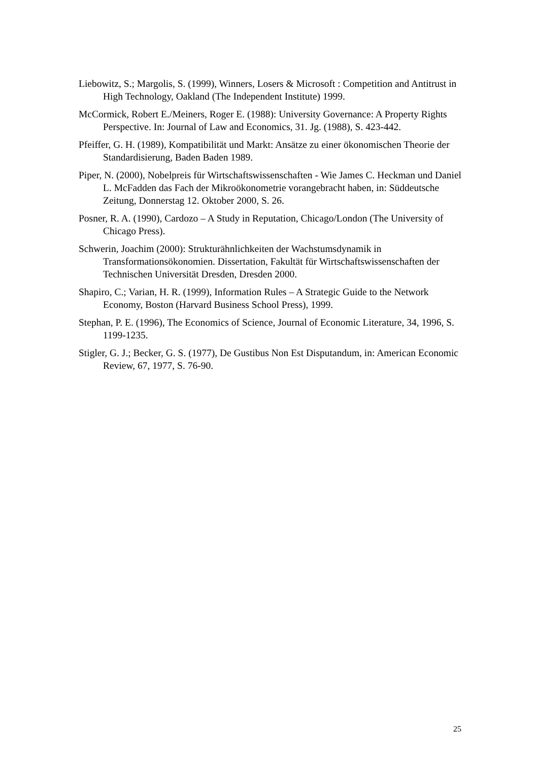Liebowitz, S.; Margolis, S. (1999), Winners, Losers & Microsoft : Competition and Antitrust in High Technology, Oakland (The Independent Institute) 1999.
McCormick, Robert E./Meiners, Roger E. (1988): University Governance: A Property Rights Perspective. In: Journal of Law and Economics, 31. Jg. (1988), S. 423-442.
Pfeiffer, G. H. (1989), Kompatibilität und Markt: Ansätze zu einer ökonomischen Theorie der Standardisierung, Baden Baden 1989.
Piper, N. (2000), Nobelpreis für Wirtschaftswissenschaften - Wie James C. Heckman und Daniel L. McFadden das Fach der Mikroökonometrie vorangebracht haben, in: Süddeutsche Zeitung, Donnerstag 12. Oktober 2000, S. 26.
Posner, R. A. (1990), Cardozo – A Study in Reputation, Chicago/London (The University of Chicago Press).
Schwerin, Joachim (2000): Strukturähnlichkeiten der Wachstumsdynamik in Transformationsökonomien. Dissertation, Fakultät für Wirtschaftswissenschaften der Technischen Universität Dresden, Dresden 2000.
Shapiro, C.; Varian, H. R. (1999), Information Rules – A Strategic Guide to the Network Economy, Boston (Harvard Business School Press), 1999.
Stephan, P. E. (1996), The Economics of Science, Journal of Economic Literature, 34, 1996, S. 1199-1235.
Stigler, G. J.; Becker, G. S. (1977), De Gustibus Non Est Disputandum, in: American Economic Review, 67, 1977, S. 76-90.
25